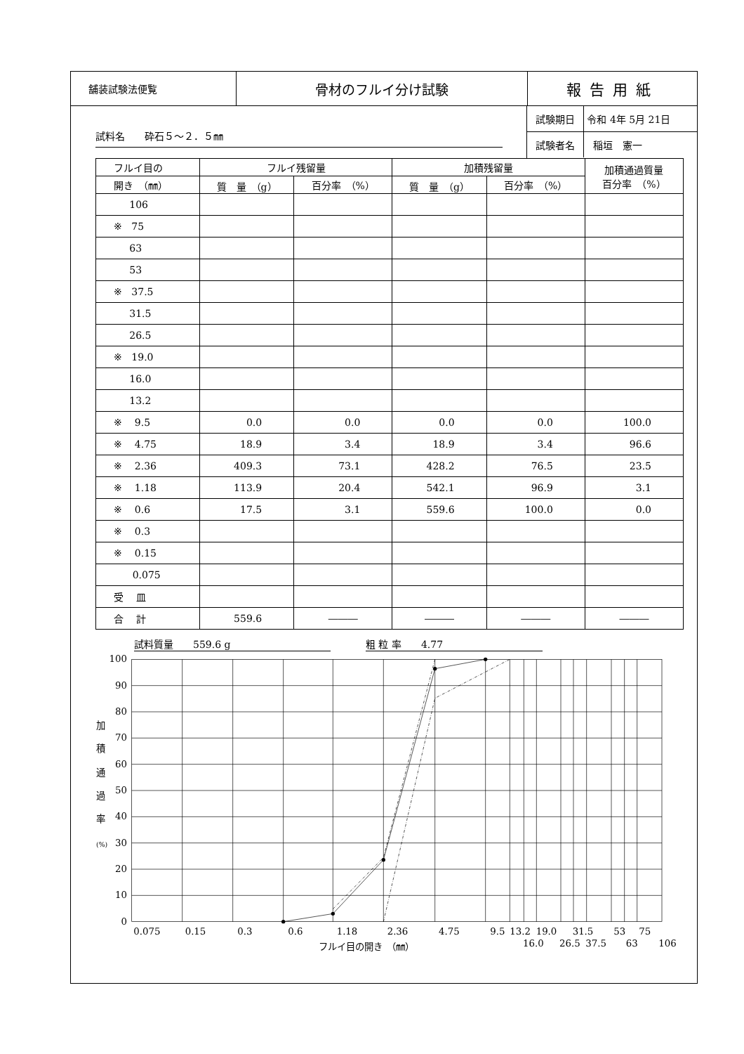舗装試験法便覧
骨材のフルイ分け試験 報告用紙
試料名　　砕石５～２．５㎜
試験期日 令和 4年 5月 21日
試験者名 稲垣　憲一
| フルイ目の | フルイ残留量 | | 加積残留量 | | 加積通過質量 百分率 （%） |
| --- | --- | --- | --- | --- | --- |
| 開き （㎜） | 質 量 （g） | 百分率 （%） | 質 量 （g） | 百分率 （%） | |
| 106 | | | | | |
| ※ 75 | | | | | |
| 63 | | | | | |
| 53 | | | | | |
| ※ 37.5 | | | | | |
| 31.5 | | | | | |
| 26.5 | | | | | |
| ※ 19.0 | | | | | |
| 16.0 | | | | | |
| 13.2 | | | | | |
| ※ 9.5 | 0.0 | 0.0 | 0.0 | 0.0 | 100.0 |
| ※ 4.75 | 18.9 | 3.4 | 18.9 | 3.4 | 96.6 |
| ※ 2.36 | 409.3 | 73.1 | 428.2 | 76.5 | 23.5 |
| ※ 1.18 | 113.9 | 20.4 | 542.1 | 96.9 | 3.1 |
| ※ 0.6 | 17.5 | 3.1 | 559.6 | 100.0 | 0.0 |
| ※ 0.3 | | | | | |
| ※ 0.15 | | | | | |
| 0.075 | | | | | |
| 受 皿 | | | | | |
| 合 計 | 559.6 | ――― | ――― | ――― | ――― |
試料質量　　559.6 g 粗 粒 率　　4.77
100
90
80
70
60
50
40
30
20
10
0
加
積
通
過
率
(%)
0.075
0.15
0.3
0.6
1.18
2.36
4.75
9.5
13.2
19.0
31.5
53
75
16.0
26.5
37.5
63
106
フルイ目の開き　（㎜）